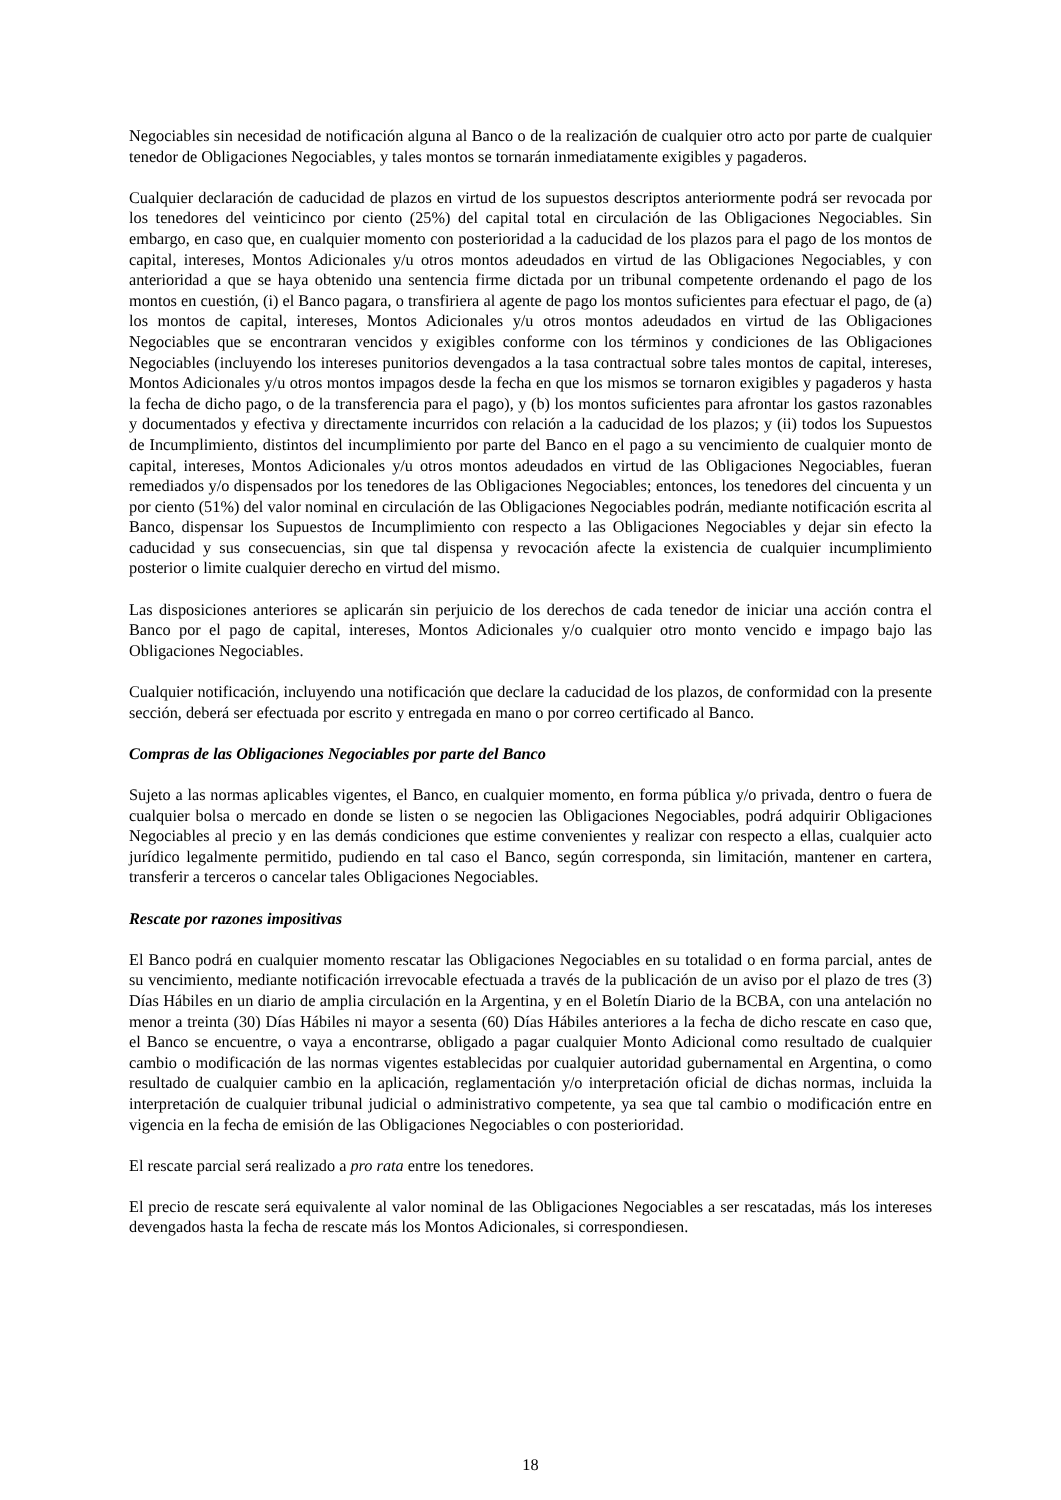Negociables sin necesidad de notificación alguna al Banco o de la realización de cualquier otro acto por parte de cualquier tenedor de Obligaciones Negociables, y tales montos se tornarán inmediatamente exigibles y pagaderos.
Cualquier declaración de caducidad de plazos en virtud de los supuestos descriptos anteriormente podrá ser revocada por los tenedores del veinticinco por ciento (25%) del capital total en circulación de las Obligaciones Negociables. Sin embargo, en caso que, en cualquier momento con posterioridad a la caducidad de los plazos para el pago de los montos de capital, intereses, Montos Adicionales y/u otros montos adeudados en virtud de las Obligaciones Negociables, y con anterioridad a que se haya obtenido una sentencia firme dictada por un tribunal competente ordenando el pago de los montos en cuestión, (i) el Banco pagara, o transfiriera al agente de pago los montos suficientes para efectuar el pago, de (a) los montos de capital, intereses, Montos Adicionales y/u otros montos adeudados en virtud de las Obligaciones Negociables que se encontraran vencidos y exigibles conforme con los términos y condiciones de las Obligaciones Negociables (incluyendo los intereses punitorios devengados a la tasa contractual sobre tales montos de capital, intereses, Montos Adicionales y/u otros montos impagos desde la fecha en que los mismos se tornaron exigibles y pagaderos y hasta la fecha de dicho pago, o de la transferencia para el pago), y (b) los montos suficientes para afrontar los gastos razonables y documentados y efectiva y directamente incurridos con relación a la caducidad de los plazos; y (ii) todos los Supuestos de Incumplimiento, distintos del incumplimiento por parte del Banco en el pago a su vencimiento de cualquier monto de capital, intereses, Montos Adicionales y/u otros montos adeudados en virtud de las Obligaciones Negociables, fueran remediados y/o dispensados por los tenedores de las Obligaciones Negociables; entonces, los tenedores del cincuenta y un por ciento (51%) del valor nominal en circulación de las Obligaciones Negociables podrán, mediante notificación escrita al Banco, dispensar los Supuestos de Incumplimiento con respecto a las Obligaciones Negociables y dejar sin efecto la caducidad y sus consecuencias, sin que tal dispensa y revocación afecte la existencia de cualquier incumplimiento posterior o limite cualquier derecho en virtud del mismo.
Las disposiciones anteriores se aplicarán sin perjuicio de los derechos de cada tenedor de iniciar una acción contra el Banco por el pago de capital, intereses, Montos Adicionales y/o cualquier otro monto vencido e impago bajo las Obligaciones Negociables.
Cualquier notificación, incluyendo una notificación que declare la caducidad de los plazos, de conformidad con la presente sección, deberá ser efectuada por escrito y entregada en mano o por correo certificado al Banco.
Compras de las Obligaciones Negociables por parte del Banco
Sujeto a las normas aplicables vigentes, el Banco, en cualquier momento, en forma pública y/o privada, dentro o fuera de cualquier bolsa o mercado en donde se listen o se negocien las Obligaciones Negociables, podrá adquirir Obligaciones Negociables al precio y en las demás condiciones que estime convenientes y realizar con respecto a ellas, cualquier acto jurídico legalmente permitido, pudiendo en tal caso el Banco, según corresponda, sin limitación, mantener en cartera, transferir a terceros o cancelar tales Obligaciones Negociables.
Rescate por razones impositivas
El Banco podrá en cualquier momento rescatar las Obligaciones Negociables en su totalidad o en forma parcial, antes de su vencimiento, mediante notificación irrevocable efectuada a través de la publicación de un aviso por el plazo de tres (3) Días Hábiles en un diario de amplia circulación en la Argentina, y en el Boletín Diario de la BCBA, con una antelación no menor a treinta (30) Días Hábiles ni mayor a sesenta (60) Días Hábiles anteriores a la fecha de dicho rescate en caso que, el Banco se encuentre, o vaya a encontrarse, obligado a pagar cualquier Monto Adicional como resultado de cualquier cambio o modificación de las normas vigentes establecidas por cualquier autoridad gubernamental en Argentina, o como resultado de cualquier cambio en la aplicación, reglamentación y/o interpretación oficial de dichas normas, incluida la interpretación de cualquier tribunal judicial o administrativo competente, ya sea que tal cambio o modificación entre en vigencia en la fecha de emisión de las Obligaciones Negociables o con posterioridad.
El rescate parcial será realizado a pro rata entre los tenedores.
El precio de rescate será equivalente al valor nominal de las Obligaciones Negociables a ser rescatadas, más los intereses devengados hasta la fecha de rescate más los Montos Adicionales, si correspondiesen.
18